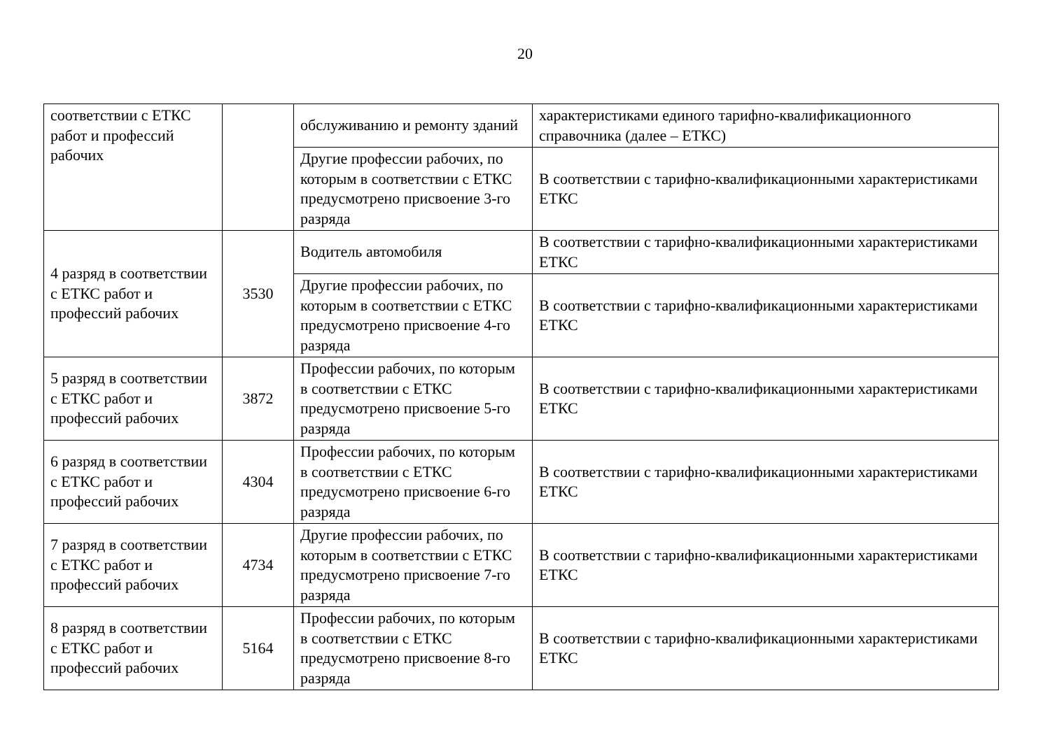20
| соответствии с ЕТКС работ и профессий рабочих | | обслуживанию и ремонту зданий | характеристиками единого тарифно-квалификационного справочника (далее – ЕТКС) |
| | | Другие профессии рабочих, по которым в соответствии с ЕТКС предусмотрено присвоение 3-го разряда | В соответствии с тарифно-квалификационными характеристиками ЕТКС |
| 4 разряд в соответствии с ЕТКС работ и профессий рабочих | 3530 | Водитель автомобиля | В соответствии с тарифно-квалификационными характеристиками ЕТКС |
| | | Другие профессии рабочих, по которым в соответствии с ЕТКС предусмотрено присвоение 4-го разряда | В соответствии с тарифно-квалификационными характеристиками ЕТКС |
| 5 разряд в соответствии с ЕТКС работ и профессий рабочих | 3872 | Профессии рабочих, по которым в соответствии с ЕТКС предусмотрено присвоение 5-го разряда | В соответствии с тарифно-квалификационными характеристиками ЕТКС |
| 6 разряд в соответствии с ЕТКС работ и профессий рабочих | 4304 | Профессии рабочих, по которым в соответствии с ЕТКС предусмотрено присвоение 6-го разряда | В соответствии с тарифно-квалификационными характеристиками ЕТКС |
| 7 разряд в соответствии с ЕТКС работ и профессий рабочих | 4734 | Другие профессии рабочих, по которым в соответствии с ЕТКС предусмотрено присвоение 7-го разряда | В соответствии с тарифно-квалификационными характеристиками ЕТКС |
| 8 разряд в соответствии с ЕТКС работ и профессий рабочих | 5164 | Профессии рабочих, по которым в соответствии с ЕТКС предусмотрено присвоение 8-го разряда | В соответствии с тарифно-квалификационными характеристиками ЕТКС |